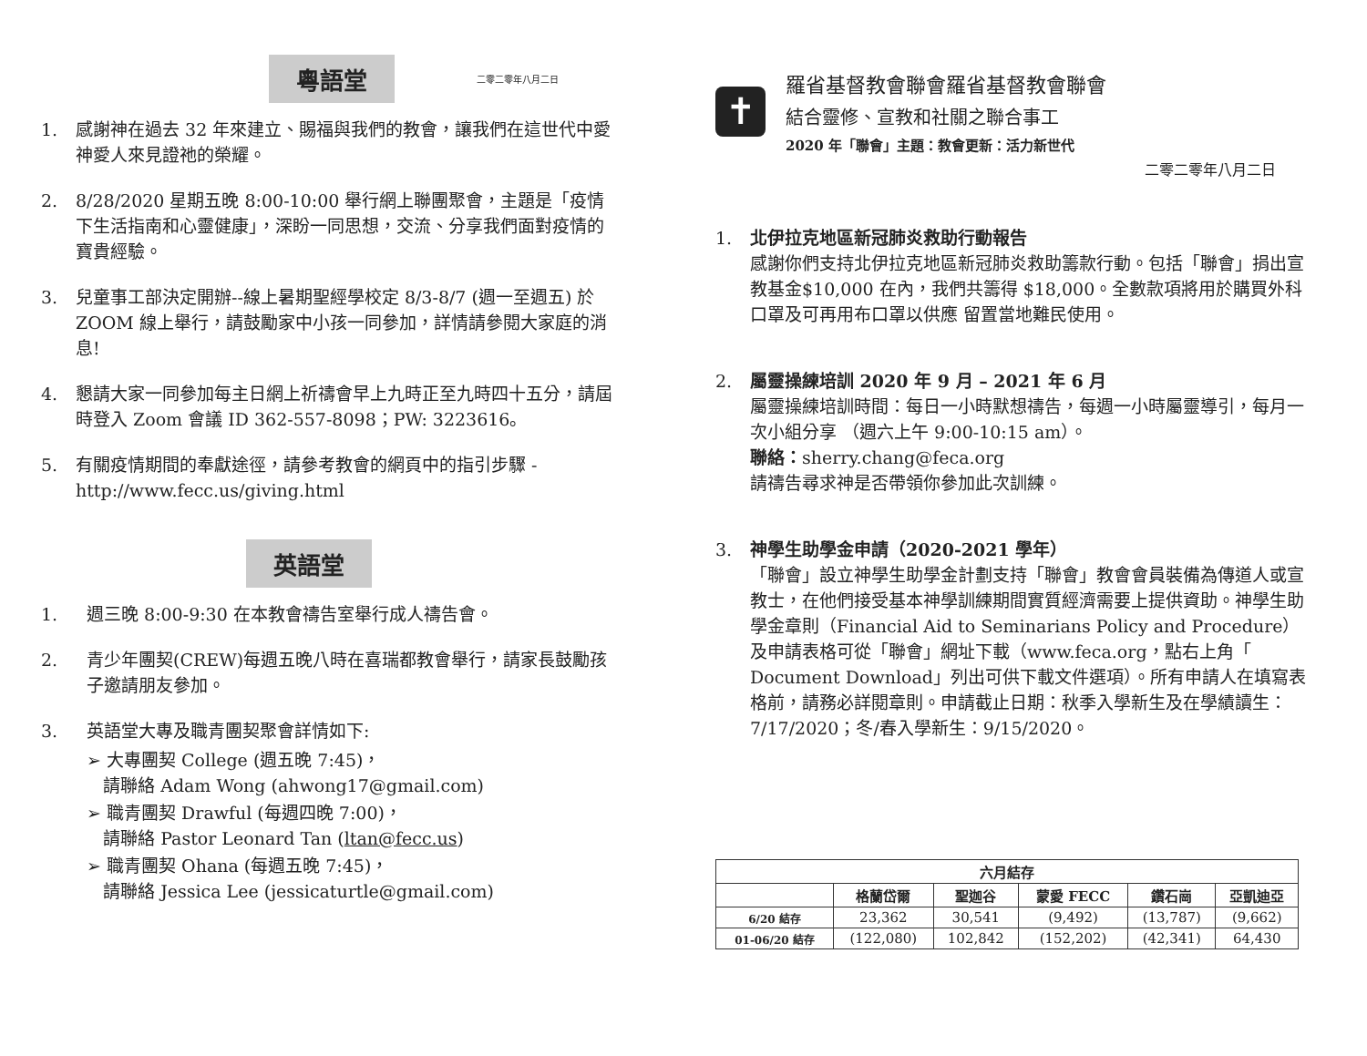粵語堂
二零二零年八月二日
1. 感謝神在過去 32 年來建立、賜福與我們的教會，讓我們在這世代中愛神愛人來見證祂的榮耀。
2. 8/28/2020 星期五晚 8:00-10:00 舉行網上聯團聚會，主題是「疫情下生活指南和心靈健康」，深盼一同思想，交流、分享我們面對疫情的寶貴經驗。
3. 兒童事工部決定開辦--線上暑期聖經學校定 8/3-8/7 (週一至週五) 於 ZOOM 線上舉行，請鼓勵家中小孩一同參加，詳情請參閱大家庭的消息!
4. 懇請大家一同參加每主日網上祈禱會早上九時正至九時四十五分，請屆時登入 Zoom 會議 ID 362-557-8098；PW: 3223616。
5. 有關疫情期間的奉獻途徑，請參考教會的網頁中的指引步驟 - http://www.fecc.us/giving.html
英語堂
1. 週三晚 8:00-9:30 在本教會禱告室舉行成人禱告會。
2. 青少年團契(CREW)每週五晚八時在喜瑞都教會舉行，請家長鼓勵孩子邀請朋友參加。
3. 英語堂大專及職青團契聚會詳情如下:
➢ 大專團契 College (週五晚 7:45)，
請聯絡 Adam Wong (ahwong17@gmail.com)
➢ 職青團契 Drawful (每週四晚 7:00)，
請聯絡 Pastor Leonard Tan (ltan@fecc.us)
➢ 職青團契 Ohana (每週五晚 7:45)，
請聯絡 Jessica Lee (jessicaturtle@gmail.com)
✝
羅省基督教會聯會羅省基督教會聯會
結合靈修、宣教和社關之聯合事工
2020 年「聯會」主題：教會更新：活力新世代
二零二零年八月二日
1. 北伊拉克地區新冠肺炎救助行動報告
感謝你們支持北伊拉克地區新冠肺炎救助籌款行動。包括「聯會」捐出宣教基金$10,000 在內，我們共籌得 $18,000。全數款項將用於購買外科口罩及可再用布口罩以供應 留置當地難民使用。
2. 屬靈操練培訓 2020 年 9 月 – 2021 年 6 月
屬靈操練培訓時間：每日一小時默想禱告，每週一小時屬靈導引，每月一次小組分享 （週六上午 9:00-10:15 am）。
聯絡：sherry.chang@feca.org
請禱告尋求神是否帶領你參加此次訓練。
3. 神學生助學金申請（2020-2021 學年）
「聯會」設立神學生助學金計劃支持「聯會」教會會員裝備為傳道人或宣教士，在他們接受基本神學訓練期間實質經濟需要上提供資助。神學生助學金章則（Financial Aid to Seminarians Policy and Procedure）及申請表格可從「聯會」網址下載（www.feca.org，點右上角「 Document Download」列出可供下載文件選項）。所有申請人在填寫表格前，請務必詳閱章則。申請截止日期：秋季入學新生及在學績讀生：7/17/2020；冬/春入學新生：9/15/2020。
| 六月結存 | | | | | |
| --- | --- | --- | --- | --- | --- |
| | 格蘭岱爾 | 聖迦谷 | 蒙愛 FECC | 鑽石崗 | 亞凱迪亞 |
| 6/20 結存 | 23,362 | 30,541 | (9,492) | (13,787) | (9,662) |
| 01-06/20 結存 | (122,080) | 102,842 | (152,202) | (42,341) | 64,430 |